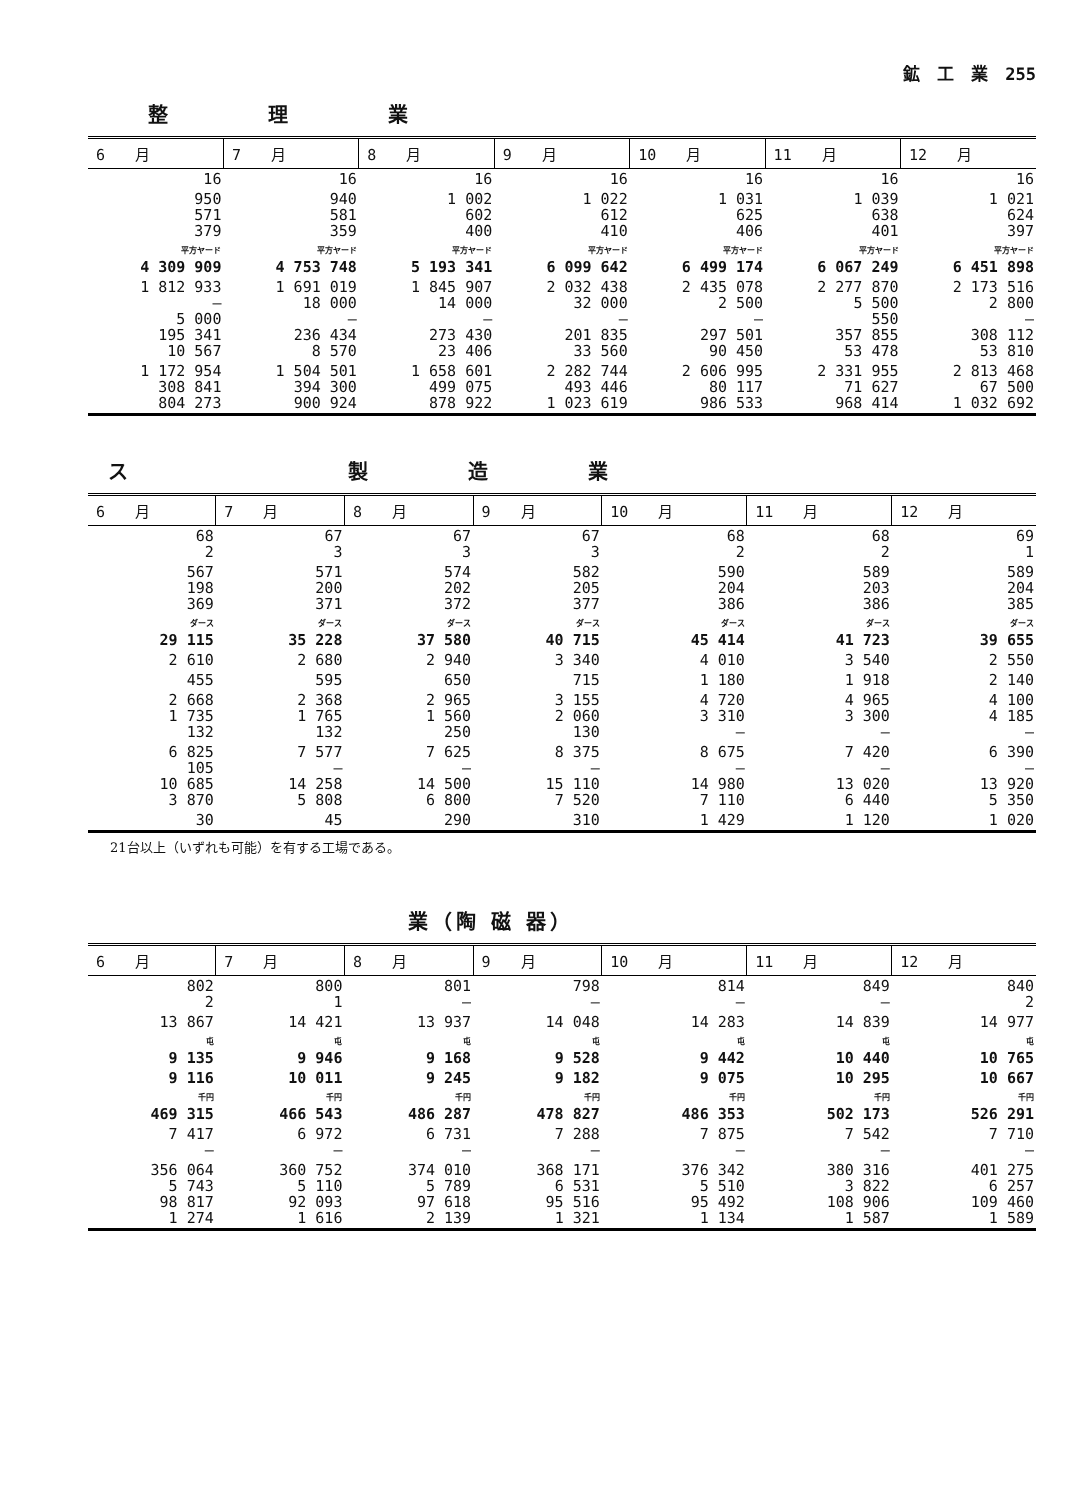鉱　工　業　255
整理業
| 6 月 | 7 月 | 8 月 | 9 月 | 10 月 | 11 月 | 12 月 |
| --- | --- | --- | --- | --- | --- | --- |
| 16 | 16 | 16 | 16 | 16 | 16 | 16 |
| 950 571 379 | 940 581 359 | 1 002 602 400 | 1 022 612 410 | 1 031 625 406 | 1 039 638 401 | 1 021 624 397 |
| 平方ヤード 4 309 909 | 平方ヤード 4 753 748 | 平方ヤード 5 193 341 | 平方ヤード 6 099 642 | 平方ヤード 6 499 174 | 平方ヤード 6 067 249 | 平方ヤード 6 451 898 |
| 1 812 933 — 5 000 195 341 10 567 | 1 691 019 18 000 — 236 434 8 570 | 1 845 907 14 000 — 273 430 23 406 | 2 032 438 32 000 — 201 835 33 560 | 2 435 078 2 500 — 297 501 90 450 | 2 277 870 5 500 550 357 855 53 478 | 2 173 516 2 800 — 308 112 53 810 |
| 1 172 954 308 841 804 273 | 1 504 501 394 300 900 924 | 1 658 601 499 075 878 922 | 2 282 744 493 446 1 023 619 | 2 606 995 80 117 986 533 | 2 331 955 71 627 968 414 | 2 813 468 67 500 1 032 692 |
ス　製造業
| 6 月 | 7 月 | 8 月 | 9 月 | 10 月 | 11 月 | 12 月 |
| --- | --- | --- | --- | --- | --- | --- |
| 68 2 | 67 3 | 67 3 | 67 3 | 68 2 | 68 2 | 69 1 |
| 567 198 369 | 571 200 371 | 574 202 372 | 582 205 377 | 590 204 386 | 589 203 386 | 589 204 385 |
| ダース 29 115 | ダース 35 228 | ダース 37 580 | ダース 40 715 | ダース 45 414 | ダース 41 723 | ダース 39 655 |
| 2 610 | 2 680 | 2 940 | 3 340 | 4 010 | 3 540 | 2 550 |
| 455 | 595 | 650 | 715 | 1 180 | 1 918 | 2 140 |
| 2 668 1 735 132 | 2 368 1 765 132 | 2 965 1 560 250 | 3 155 2 060 130 | 4 720 3 310 — | 4 965 3 300 — | 4 100 4 185 — |
| 6 825 105 10 685 3 870 | 7 577 — 14 258 5 808 | 7 625 — 14 500 6 800 | 8 375 — 15 110 7 520 | 8 675 — 14 980 7 110 | 7 420 — 13 020 6 440 | 6 390 — 13 920 5 350 |
| 30 | 45 | 290 | 310 | 1 429 | 1 120 | 1 020 |
21台以上（いずれも可能）を有する工場である。
業（陶 磁 器）
| 6 月 | 7 月 | 8 月 | 9 月 | 10 月 | 11 月 | 12 月 |
| --- | --- | --- | --- | --- | --- | --- |
| 802 2 | 800 1 | 801 — | 798 — | 814 — | 849 — | 840 2 |
| 13 867 | 14 421 | 13 937 | 14 048 | 14 283 | 14 839 | 14 977 |
| 屯 9 135 | 屯 9 946 | 屯 9 168 | 屯 9 528 | 屯 9 442 | 屯 10 440 | 屯 10 765 |
| 9 116 | 10 011 | 9 245 | 9 182 | 9 075 | 10 295 | 10 667 |
| 千円 469 315 | 千円 466 543 | 千円 486 287 | 千円 478 827 | 千円 486 353 | 千円 502 173 | 千円 526 291 |
| 7 417 — | 6 972 — | 6 731 — | 7 288 — | 7 875 — | 7 542 — | 7 710 — |
| 356 064 5 743 98 817 1 274 | 360 752 5 110 92 093 1 616 | 374 010 5 789 97 618 2 139 | 368 171 6 531 95 516 1 321 | 376 342 5 510 95 492 1 134 | 380 316 3 822 108 906 1 587 | 401 275 6 257 109 460 1 589 |